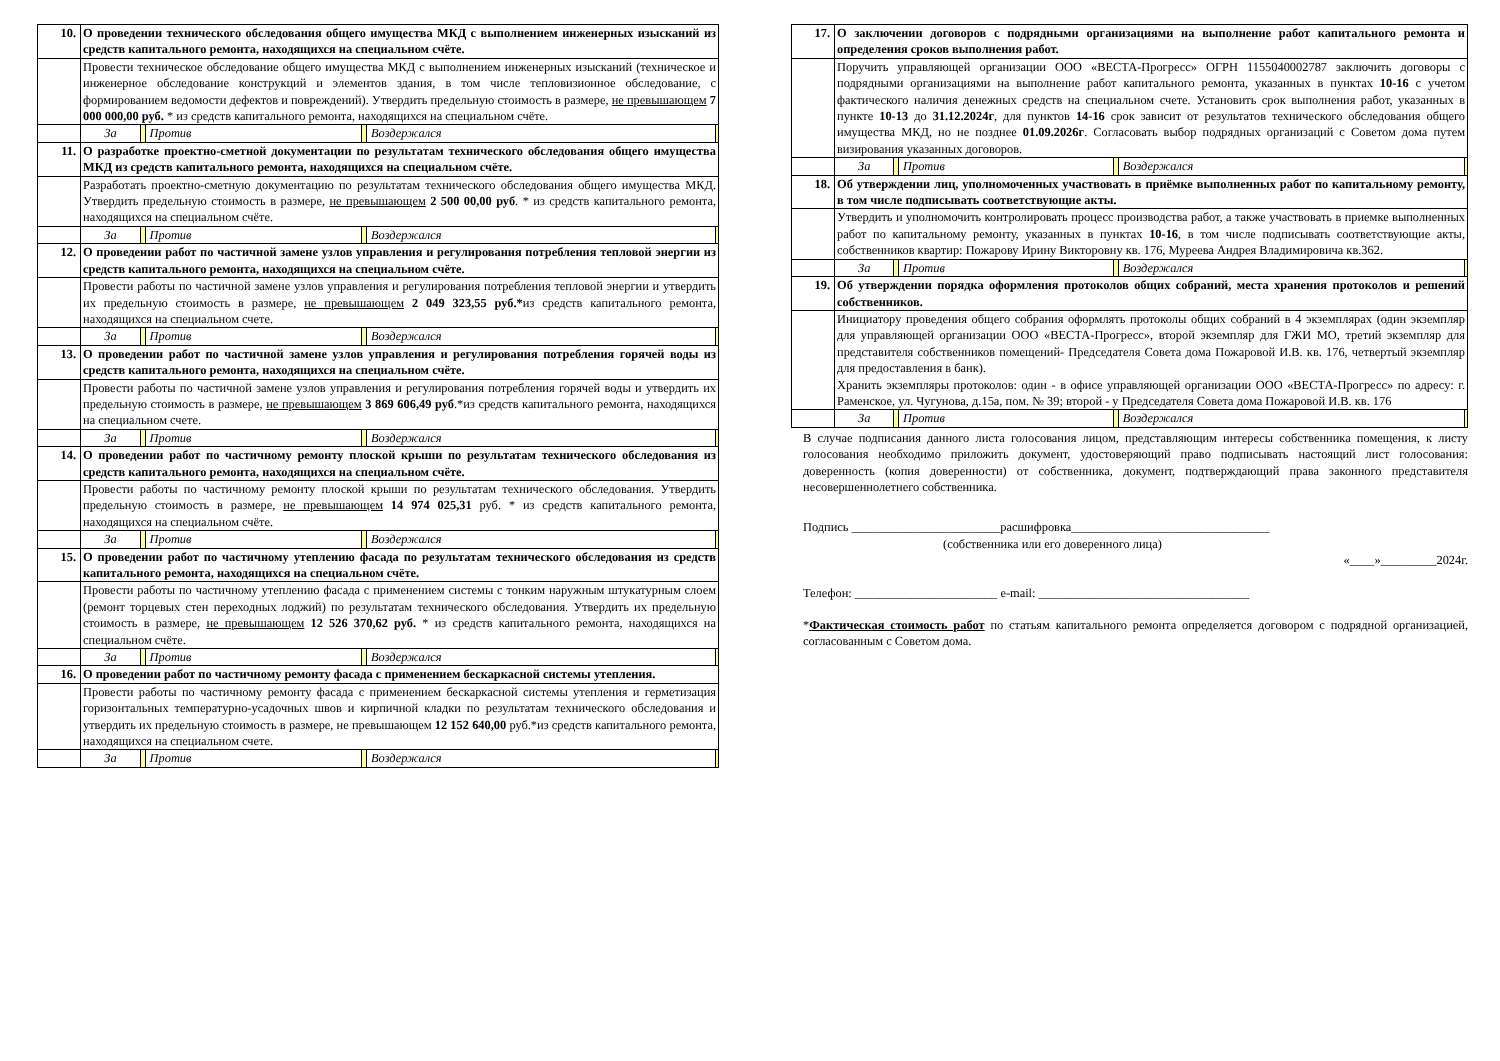| 10. | О проведении технического обследования общего имущества МКД с выполнением инженерных изысканий из средств капитального ремонта, находящихся на специальном счёте. |
| | Провести техническое обследование общего имущества МКД с выполнением инженерных изысканий (техническое и инженерное обследование конструкций и элементов здания, в том числе тепловизионное обследование, с формированием ведомости дефектов и повреждений). Утвердить предельную стоимость в размере, не превышающем 7 000 000,00 руб. * из средств капитального ремонта, находящихся на специальном счёте. |
| | / За / / Против / / Воздержался / / |
| 11. | О разработке проектно-сметной документации по результатам технического обследования общего имущества МКД из средств капитального ремонта, находящихся на специальном счёте. |
| | Разработать проектно-сметную документацию по результатам технического обследования общего имущества МКД. Утвердить предельную стоимость в размере, не превышающем 2 500 00,00 руб . * из средств капитального ремонта, находящихся на специальном счёте. |
| | / За / / Против / / Воздержался / / |
| 12. | О проведении работ по частичной замене узлов управления и регулирования потребления тепловой энергии из средств капитального ремонта, находящихся на специальном счёте. |
| | Провести работы по частичной замене узлов управления и регулирования потребления тепловой энергии и утвердить их предельную стоимость в размере, не превышающем 2 049 323,55 руб.* из средств капитального ремонта, находящихся на специальном счете. |
| | / За / / Против / / Воздержался / / |
| 13. | О проведении работ по частичной замене узлов управления и регулирования потребления горячей воды из средств капитального ремонта, находящихся на специальном счёте. |
| | Провести работы по частичной замене узлов управления и регулирования потребления горячей воды и утвердить их предельную стоимость в размере, не превышающем 3 869 606,49 руб .*из средств капитального ремонта, находящихся на специальном счете. |
| | / За / / Против / / Воздержался / / |
| 14. | О проведении работ по частичному ремонту плоской крыши по результатам технического обследования из средств капитального ремонта, находящихся на специальном счёте. |
| | Провести работы по частичному ремонту плоской крыши по результатам технического обследования. Утвердить предельную стоимость в размере, не превышающем 14 974 025,31 руб. * из средств капитального ремонта, находящихся на специальном счёте. |
| | / За / / Против / / Воздержался / / |
| 15. | О проведении работ по частичному утеплению фасада по результатам технического обследования из средств капитального ремонта, находящихся на специальном счёте. |
| | Провести работы по частичному утеплению фасада с применением системы с тонким наружным штукатурным слоем (ремонт торцевых стен переходных лоджий) по результатам технического обследования. Утвердить их предельную стоимость в размере, не превышающем 12 526 370,62 руб. * из средств капитального ремонта, находящихся на специальном счёте. |
| | / За / / Против / / Воздержался / / |
| 16. | О проведении работ по частичному ремонту фасада с применением бескаркасной системы утепления. |
| | Провести работы по частичному ремонту фасада с применением бескаркасной системы утепления и герметизация горизонтальных температурно-усадочных швов и кирпичной кладки по результатам технического обследования и утвердить их предельную стоимость в размере, не превышающем 12 152 640,00 руб.*из средств капитального ремонта, находящихся на специальном счете. |
| | / За / / Против / / Воздержался / / |
| 17. | О заключении договоров с подрядными организациями на выполнение работ капитального ремонта и определения сроков выполнения работ. |
| | Поручить управляющей организации ООО «ВЕСТА-Прогресс» ОГРН 1155040002787 заключить договоры с подрядными организациями на выполнение работ капитального ремонта, указанных в пунктах 10-16 с учетом фактического наличия денежных средств на специальном счете. Установить срок выполнения работ, указанных в пункте 10-13 до 31.12.2024г , для пунктов 14-16 срок зависит от результатов технического обследования общего имущества МКД, но не позднее 01.09.2026г . Согласовать выбор подрядных организаций с Советом дома путем визирования указанных договоров. |
| | / За / / Против / / Воздержался / / |
| 18. | Об утверждении лиц, уполномоченных участвовать в приёмке выполненных работ по капитальному ремонту, в том числе подписывать соответствующие акты. |
| | Утвердить и уполномочить контролировать процесс производства работ, а также участвовать в приемке выполненных работ по капитальному ремонту, указанных в пунктах 10-16 , в том числе подписывать соответствующие акты, собственников квартир: Пожарову Ирину Викторовну кв. 176, Муреева Андрея Владимировича кв.362. |
| | / За / / Против / / Воздержался / / |
| 19. | Об утверждении порядка оформления протоколов общих собраний, места хранения протоколов и решений собственников. |
| | Инициатору проведения общего собрания оформлять протоколы общих собраний в 4 экземплярах (один экземпляр для управляющей организации ООО «ВЕСТА-Прогресс», второй экземпляр для ГЖИ МО, третий экземпляр для представителя собственников помещений- Председателя Совета дома Пожаровой И.В. кв. 176, четвертый экземпляр для предоставления в банк). Хранить экземпляры протоколов: один - в офисе управляющей организации ООО «ВЕСТА-Прогресс» по адресу: г. Раменское, ул. Чугунова, д.15а, пом. № 39; второй - у Председателя Совета дома Пожаровой И.В. кв. 176 |
| | / За / / Против / / Воздержался / / |
В случае подписания данного листа голосования лицом, представляющим интересы собственника помещения, к листу голосования необходимо приложить документ, удостоверяющий право подписывать настоящий лист голосования: доверенность (копия доверенности) от собственника, документ, подтверждающий права законного представителя несовершеннолетнего собственника.
Подпись ________________________расшифровка________________________________
(собственника или его доверенного лица)
«____»_________2024г.
Телефон: _______________________ e-mail: __________________________________
*Фактическая стоимость работ по статьям капитального ремонта определяется договором с подрядной организацией, согласованным с Советом дома.